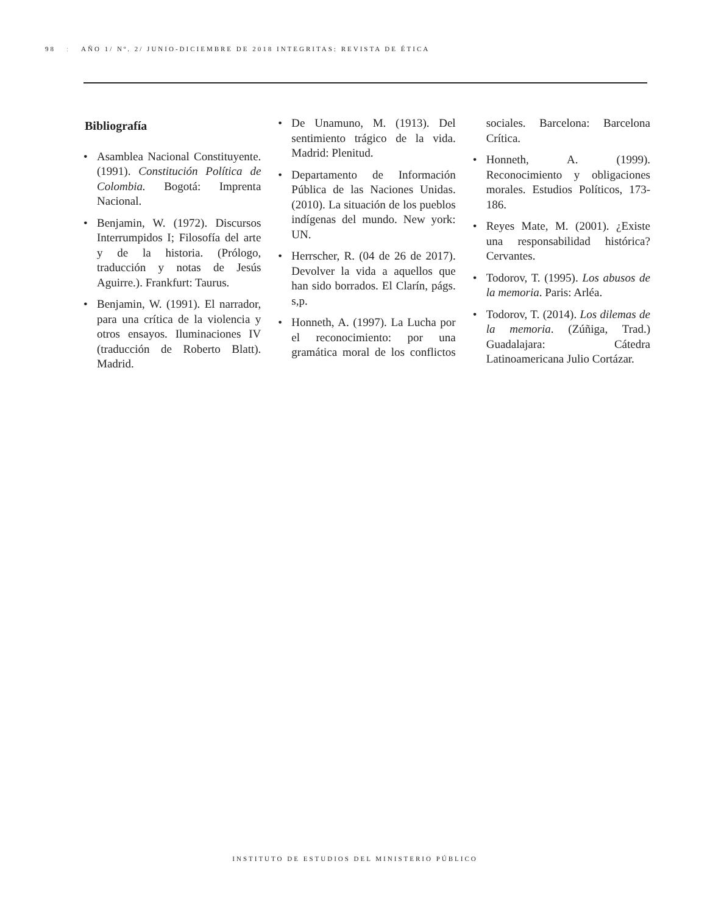98: AÑO 1/ Nº. 2/ JUNIO-DICIEMBRE DE 2018 INTEGRITAS: REVISTA DE ÉTICA
Bibliografía
• Asamblea Nacional Constituyente. (1991). Constitución Política de Colombia. Bogotá: Imprenta Nacional.
• Benjamin, W. (1972). Discursos Interrumpidos I; Filosofía del arte y de la historia. (Prólogo, traducción y notas de Jesús Aguirre.). Frankfurt: Taurus.
• Benjamin, W. (1991). El narrador, para una crítica de la violencia y otros ensayos. Iluminaciones IV (traducción de Roberto Blatt). Madrid.
• De Unamuno, M. (1913). Del sentimiento trágico de la vida. Madrid: Plenitud.
• Departamento de Información Pública de las Naciones Unidas. (2010). La situación de los pueblos indígenas del mundo. New york: UN.
• Herrscher, R. (04 de 26 de 2017). Devolver la vida a aquellos que han sido borrados. El Clarín, págs. s,p.
• Honneth, A. (1997). La Lucha por el reconocimiento: por una gramática moral de los conflictos sociales. Barcelona: Barcelona Crítica.
• Honneth, A. (1999). Reconocimiento y obligaciones morales. Estudios Políticos, 173- 186.
• Reyes Mate, M. (2001). ¿Existe una responsabilidad histórica? Cervantes.
• Todorov, T. (1995). Los abusos de la memoria. Paris: Arléa.
• Todorov, T. (2014). Los dilemas de la memoria. (Zúñiga, Trad.) Guadalajara: Cátedra Latinoamericana Julio Cortázar.
INSTITUTO DE ESTUDIOS DEL MINISTERIO PÚBLICO